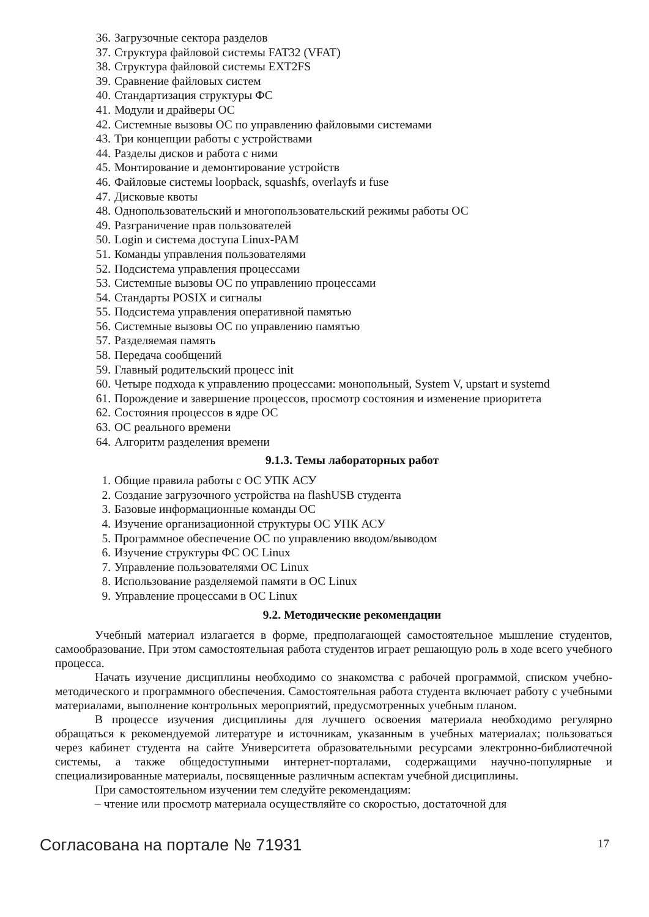36. Загрузочные сектора разделов
37. Структура файловой системы FAT32 (VFAT)
38. Структура файловой системы EXT2FS
39. Сравнение файловых систем
40. Стандартизация структуры ФС
41. Модули и драйверы ОС
42. Системные вызовы ОС по управлению файловыми системами
43. Три концепции работы с устройствами
44. Разделы дисков и работа с ними
45. Монтирование и демонтирование устройств
46. Файловые системы loopback, squashfs, overlayfs и fuse
47. Дисковые квоты
48. Однопользовательский и многопользовательский режимы работы ОС
49. Разграничение прав пользователей
50. Login и система доступа Linux-PAM
51. Команды управления пользователями
52. Подсистема управления процессами
53. Системные вызовы ОС по управлению процессами
54. Стандарты POSIX и сигналы
55. Подсистема управления оперативной памятью
56. Системные вызовы ОС по управлению памятью
57. Разделяемая память
58. Передача сообщений
59. Главный родительский процесс init
60. Четыре подхода к управлению процессами: монопольный, System V, upstart и systemd
61. Порождение и завершение процессов, просмотр состояния и изменение приоритета
62. Состояния процессов в ядре ОС
63. ОС реального времени
64. Алгоритм разделения времени
9.1.3. Темы лабораторных работ
1. Общие правила работы с ОС УПК АСУ
2. Создание загрузочного устройства на flashUSB студента
3. Базовые информационные команды ОС
4. Изучение организационной структуры ОС УПК АСУ
5. Программное обеспечение ОС по управлению вводом/выводом
6. Изучение структуры ФС ОС Linux
7. Управление пользователями ОС Linux
8. Использование разделяемой памяти в ОС Linux
9. Управление процессами в ОС Linux
9.2. Методические рекомендации
Учебный материал излагается в форме, предполагающей самостоятельное мышление студентов, самообразование. При этом самостоятельная работа студентов играет решающую роль в ходе всего учебного процесса.
Начать изучение дисциплины необходимо со знакомства с рабочей программой, списком учебно-методического и программного обеспечения. Самостоятельная работа студента включает работу с учебными материалами, выполнение контрольных мероприятий, предусмотренных учебным планом.
В процессе изучения дисциплины для лучшего освоения материала необходимо регулярно обращаться к рекомендуемой литературе и источникам, указанным в учебных материалах; пользоваться через кабинет студента на сайте Университета образовательными ресурсами электронно-библиотечной системы, а также общедоступными интернет-порталами, содержащими научно-популярные и специализированные материалы, посвященные различным аспектам учебной дисциплины.
При самостоятельном изучении тем следуйте рекомендациям:
– чтение или просмотр материала осуществляйте со скоростью, достаточной для
Согласована на портале № 71931
17